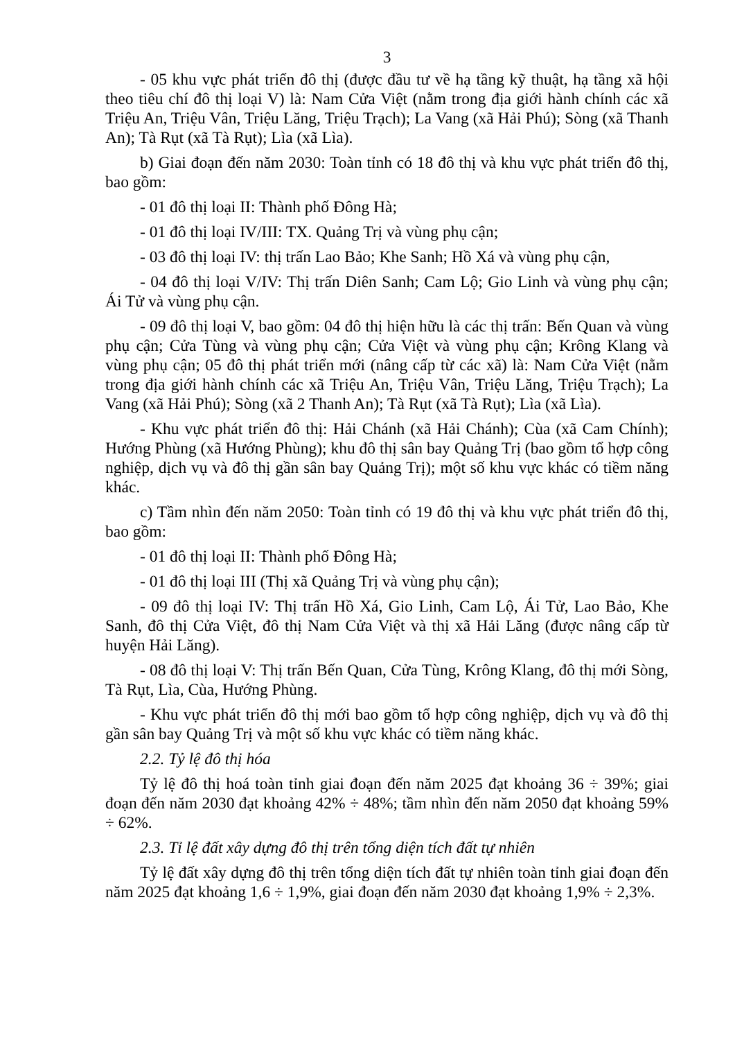3
- 05 khu vực phát triển đô thị (được đầu tư về hạ tầng kỹ thuật, hạ tầng xã hội theo tiêu chí đô thị loại V) là: Nam Cửa Việt (nằm trong địa giới hành chính các xã Triệu An, Triệu Vân, Triệu Lăng, Triệu Trạch); La Vang (xã Hải Phú); Sòng (xã Thanh An); Tà Rụt (xã Tà Rụt); Lìa (xã Lìa).
b) Giai đoạn đến năm 2030: Toàn tỉnh có 18 đô thị và khu vực phát triển đô thị, bao gồm:
- 01 đô thị loại II: Thành phố Đông Hà;
- 01 đô thị loại IV/III: TX. Quảng Trị và vùng phụ cận;
- 03 đô thị loại IV: thị trấn Lao Bảo; Khe Sanh; Hồ Xá và vùng phụ cận,
- 04 đô thị loại V/IV: Thị trấn Diên Sanh; Cam Lộ; Gio Linh và vùng phụ cận; Ái Tử và vùng phụ cận.
- 09 đô thị loại V, bao gồm: 04 đô thị hiện hữu là các thị trấn: Bến Quan và vùng phụ cận; Cửa Tùng và vùng phụ cận; Cửa Việt và vùng phụ cận; Krông Klang và vùng phụ cận; 05 đô thị phát triển mới (nâng cấp từ các xã) là: Nam Cửa Việt (nằm trong địa giới hành chính các xã Triệu An, Triệu Vân, Triệu Lăng, Triệu Trạch); La Vang (xã Hải Phú); Sòng (xã 2 Thanh An); Tà Rụt (xã Tà Rụt); Lìa (xã Lìa).
- Khu vực phát triển đô thị: Hải Chánh (xã Hải Chánh); Cùa (xã Cam Chính); Hướng Phùng (xã Hướng Phùng); khu đô thị sân bay Quảng Trị (bao gồm tổ hợp công nghiệp, dịch vụ và đô thị gần sân bay Quảng Trị); một số khu vực khác có tiềm năng khác.
c) Tầm nhìn đến năm 2050: Toàn tỉnh có 19 đô thị và khu vực phát triển đô thị, bao gồm:
- 01 đô thị loại II: Thành phố Đông Hà;
- 01 đô thị loại III (Thị xã Quảng Trị và vùng phụ cận);
- 09 đô thị loại IV: Thị trấn Hồ Xá, Gio Linh, Cam Lộ, Ái Tử, Lao Bảo, Khe Sanh, đô thị Cửa Việt, đô thị Nam Cửa Việt và thị xã Hải Lăng (được nâng cấp từ huyện Hải Lăng).
- 08 đô thị loại V: Thị trấn Bến Quan, Cửa Tùng, Krông Klang, đô thị mới Sòng, Tà Rụt, Lìa, Cùa, Hướng Phùng.
- Khu vực phát triển đô thị mới bao gồm tổ hợp công nghiệp, dịch vụ và đô thị gần sân bay Quảng Trị và một số khu vực khác có tiềm năng khác.
2.2. Tỷ lệ đô thị hóa
Tỷ lệ đô thị hoá toàn tỉnh giai đoạn đến năm 2025 đạt khoảng 36 ÷ 39%; giai đoạn đến năm 2030 đạt khoảng 42% ÷ 48%; tầm nhìn đến năm 2050 đạt khoảng 59% ÷ 62%.
2.3. Tỉ lệ đất xây dựng đô thị trên tổng diện tích đất tự nhiên
Tỷ lệ đất xây dựng đô thị trên tổng diện tích đất tự nhiên toàn tỉnh giai đoạn đến năm 2025 đạt khoảng 1,6 ÷ 1,9%, giai đoạn đến năm 2030 đạt khoảng 1,9% ÷ 2,3%.